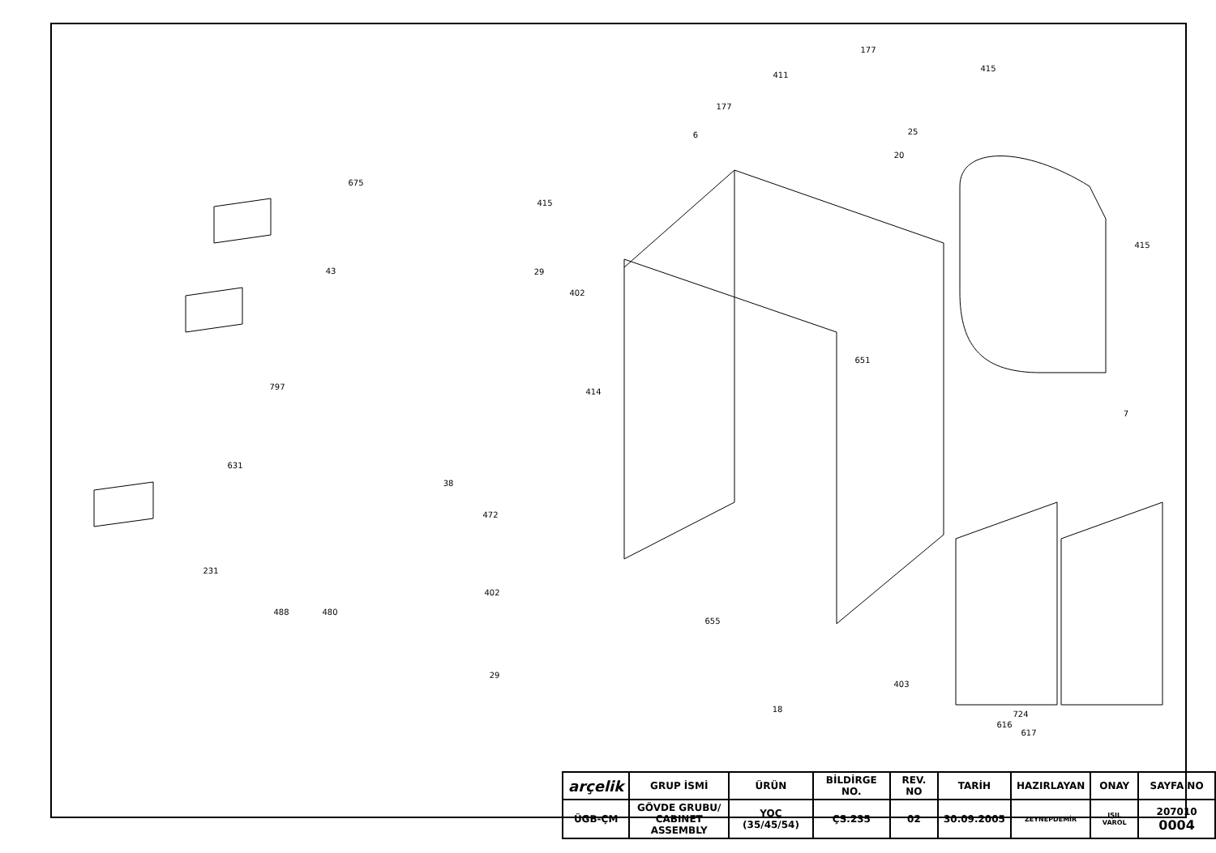675
43
797
631
231
488
480
38
472
402
29
415
29
402
414
6
177
411
177
25
20
415
415
651
7
655
18
403
724
616
617
| arçelik | GRUP İSMİ | ÜRÜN | BİLDİRGE NO. | REV. NO | TARİH | HAZIRLAYAN | ONAY | SAYFA NO |
| --- | --- | --- | --- | --- | --- | --- | --- | --- |
| ÜGB-ÇM | GÖVDE GRUBU/ CABINET ASSEMBLY | YOÇ (35/45/54) | ÇS.235 | 02 | 30.09.2005 | ZEYNEPDEMİR | IŞIL VAROL | 207010 0004 |